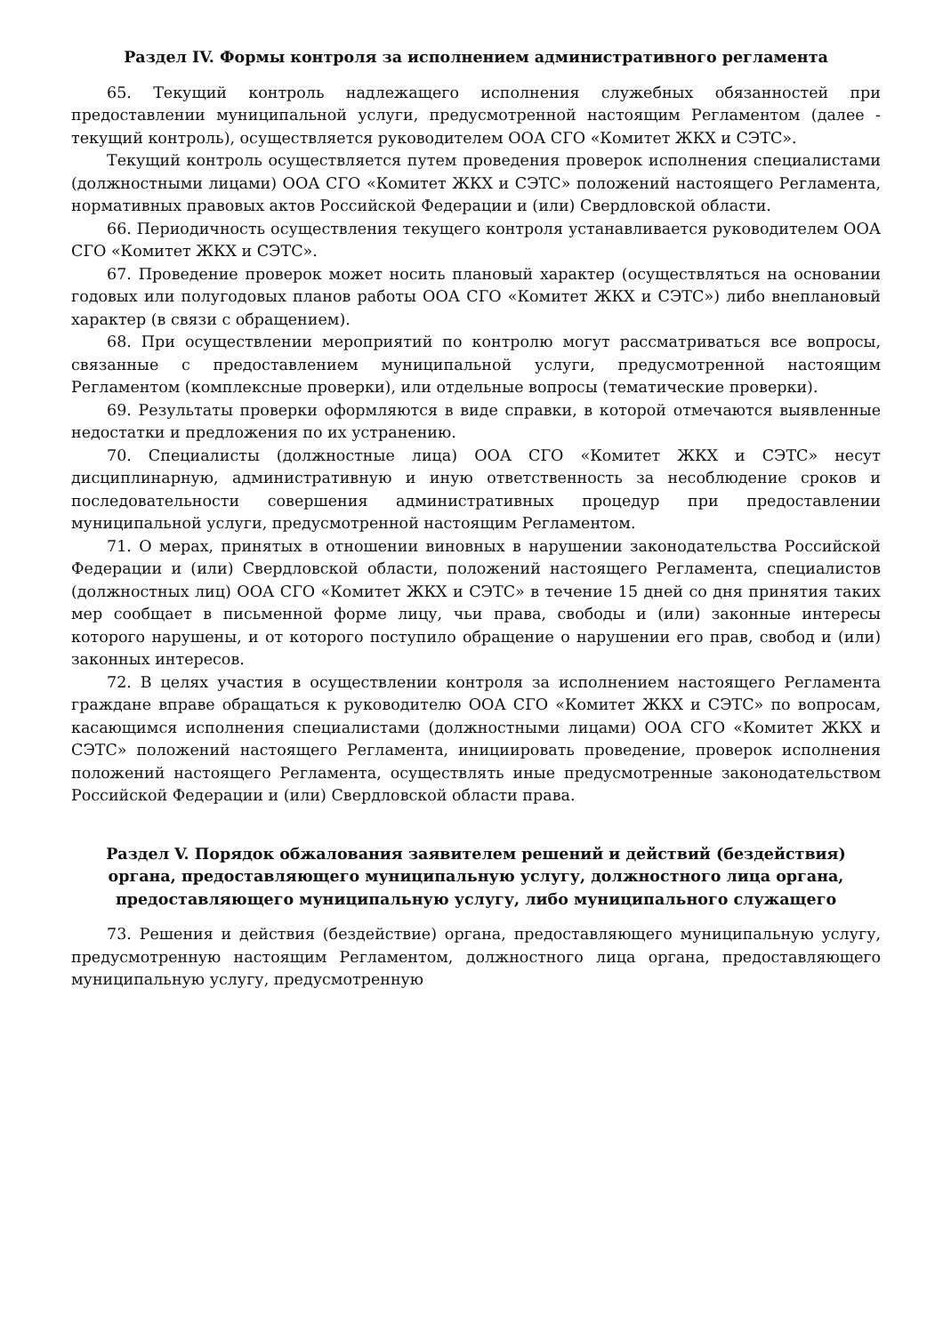Раздел IV. Формы контроля за исполнением административного регламента
65. Текущий контроль надлежащего исполнения служебных обязанностей при предоставлении муниципальной услуги, предусмотренной настоящим Регламентом (далее - текущий контроль), осуществляется руководителем ООА СГО «Комитет ЖКХ и СЭТС».
Текущий контроль осуществляется путем проведения проверок исполнения специалистами (должностными лицами) ООА СГО «Комитет ЖКХ и СЭТС» положений настоящего Регламента, нормативных правовых актов Российской Федерации и (или) Свердловской области.
66. Периодичность осуществления текущего контроля устанавливается руководителем ООА СГО «Комитет ЖКХ и СЭТС».
67. Проведение проверок может носить плановый характер (осуществляться на основании годовых или полугодовых планов работы ООА СГО «Комитет ЖКХ и СЭТС») либо внеплановый характер (в связи с обращением).
68. При осуществлении мероприятий по контролю могут рассматриваться все вопросы, связанные с предоставлением муниципальной услуги, предусмотренной настоящим Регламентом (комплексные проверки), или отдельные вопросы (тематические проверки).
69. Результаты проверки оформляются в виде справки, в которой отмечаются выявленные недостатки и предложения по их устранению.
70. Специалисты (должностные лица) ООА СГО «Комитет ЖКХ и СЭТС» несут дисциплинарную, административную и иную ответственность за несоблюдение сроков и последовательности совершения административных процедур при предоставлении муниципальной услуги, предусмотренной настоящим Регламентом.
71. О мерах, принятых в отношении виновных в нарушении законодательства Российской Федерации и (или) Свердловской области, положений настоящего Регламента, специалистов (должностных лиц) ООА СГО «Комитет ЖКХ и СЭТС» в течение 15 дней со дня принятия таких мер сообщает в письменной форме лицу, чьи права, свободы и (или) законные интересы которого нарушены, и от которого поступило обращение о нарушении его прав, свобод и (или) законных интересов.
72. В целях участия в осуществлении контроля за исполнением настоящего Регламента граждане вправе обращаться к руководителю ООА СГО «Комитет ЖКХ и СЭТС» по вопросам, касающимся исполнения специалистами (должностными лицами) ООА СГО «Комитет ЖКХ и СЭТС» положений настоящего Регламента, инициировать проведение, проверок исполнения положений настоящего Регламента, осуществлять иные предусмотренные законодательством Российской Федерации и (или) Свердловской области права.
Раздел V. Порядок обжалования заявителем решений и действий (бездействия) органа, предоставляющего муниципальную услугу, должностного лица органа, предоставляющего муниципальную услугу, либо муниципального служащего
73. Решения и действия (бездействие) органа, предоставляющего муниципальную услугу, предусмотренную настоящим Регламентом, должностного лица органа, предоставляющего муниципальную услугу, предусмотренную